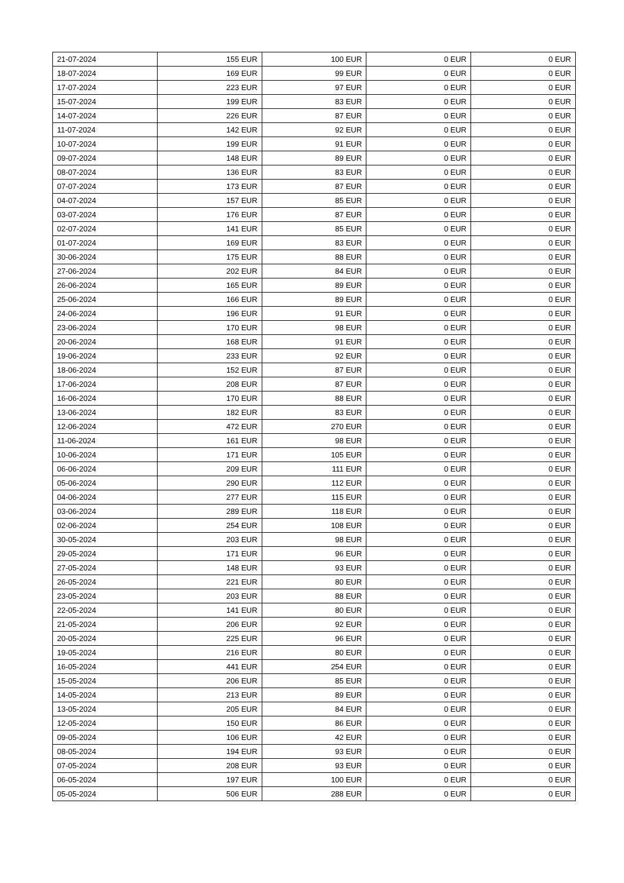| 21-07-2024 | 155 EUR | 100 EUR | 0 EUR | 0 EUR |
| 18-07-2024 | 169 EUR | 99 EUR | 0 EUR | 0 EUR |
| 17-07-2024 | 223 EUR | 97 EUR | 0 EUR | 0 EUR |
| 15-07-2024 | 199 EUR | 83 EUR | 0 EUR | 0 EUR |
| 14-07-2024 | 226 EUR | 87 EUR | 0 EUR | 0 EUR |
| 11-07-2024 | 142 EUR | 92 EUR | 0 EUR | 0 EUR |
| 10-07-2024 | 199 EUR | 91 EUR | 0 EUR | 0 EUR |
| 09-07-2024 | 148 EUR | 89 EUR | 0 EUR | 0 EUR |
| 08-07-2024 | 136 EUR | 83 EUR | 0 EUR | 0 EUR |
| 07-07-2024 | 173 EUR | 87 EUR | 0 EUR | 0 EUR |
| 04-07-2024 | 157 EUR | 85 EUR | 0 EUR | 0 EUR |
| 03-07-2024 | 176 EUR | 87 EUR | 0 EUR | 0 EUR |
| 02-07-2024 | 141 EUR | 85 EUR | 0 EUR | 0 EUR |
| 01-07-2024 | 169 EUR | 83 EUR | 0 EUR | 0 EUR |
| 30-06-2024 | 175 EUR | 88 EUR | 0 EUR | 0 EUR |
| 27-06-2024 | 202 EUR | 84 EUR | 0 EUR | 0 EUR |
| 26-06-2024 | 165 EUR | 89 EUR | 0 EUR | 0 EUR |
| 25-06-2024 | 166 EUR | 89 EUR | 0 EUR | 0 EUR |
| 24-06-2024 | 196 EUR | 91 EUR | 0 EUR | 0 EUR |
| 23-06-2024 | 170 EUR | 98 EUR | 0 EUR | 0 EUR |
| 20-06-2024 | 168 EUR | 91 EUR | 0 EUR | 0 EUR |
| 19-06-2024 | 233 EUR | 92 EUR | 0 EUR | 0 EUR |
| 18-06-2024 | 152 EUR | 87 EUR | 0 EUR | 0 EUR |
| 17-06-2024 | 208 EUR | 87 EUR | 0 EUR | 0 EUR |
| 16-06-2024 | 170 EUR | 88 EUR | 0 EUR | 0 EUR |
| 13-06-2024 | 182 EUR | 83 EUR | 0 EUR | 0 EUR |
| 12-06-2024 | 472 EUR | 270 EUR | 0 EUR | 0 EUR |
| 11-06-2024 | 161 EUR | 98 EUR | 0 EUR | 0 EUR |
| 10-06-2024 | 171 EUR | 105 EUR | 0 EUR | 0 EUR |
| 06-06-2024 | 209 EUR | 111 EUR | 0 EUR | 0 EUR |
| 05-06-2024 | 290 EUR | 112 EUR | 0 EUR | 0 EUR |
| 04-06-2024 | 277 EUR | 115 EUR | 0 EUR | 0 EUR |
| 03-06-2024 | 289 EUR | 118 EUR | 0 EUR | 0 EUR |
| 02-06-2024 | 254 EUR | 108 EUR | 0 EUR | 0 EUR |
| 30-05-2024 | 203 EUR | 98 EUR | 0 EUR | 0 EUR |
| 29-05-2024 | 171 EUR | 96 EUR | 0 EUR | 0 EUR |
| 27-05-2024 | 148 EUR | 93 EUR | 0 EUR | 0 EUR |
| 26-05-2024 | 221 EUR | 80 EUR | 0 EUR | 0 EUR |
| 23-05-2024 | 203 EUR | 88 EUR | 0 EUR | 0 EUR |
| 22-05-2024 | 141 EUR | 80 EUR | 0 EUR | 0 EUR |
| 21-05-2024 | 206 EUR | 92 EUR | 0 EUR | 0 EUR |
| 20-05-2024 | 225 EUR | 96 EUR | 0 EUR | 0 EUR |
| 19-05-2024 | 216 EUR | 80 EUR | 0 EUR | 0 EUR |
| 16-05-2024 | 441 EUR | 254 EUR | 0 EUR | 0 EUR |
| 15-05-2024 | 206 EUR | 85 EUR | 0 EUR | 0 EUR |
| 14-05-2024 | 213 EUR | 89 EUR | 0 EUR | 0 EUR |
| 13-05-2024 | 205 EUR | 84 EUR | 0 EUR | 0 EUR |
| 12-05-2024 | 150 EUR | 86 EUR | 0 EUR | 0 EUR |
| 09-05-2024 | 106 EUR | 42 EUR | 0 EUR | 0 EUR |
| 08-05-2024 | 194 EUR | 93 EUR | 0 EUR | 0 EUR |
| 07-05-2024 | 208 EUR | 93 EUR | 0 EUR | 0 EUR |
| 06-05-2024 | 197 EUR | 100 EUR | 0 EUR | 0 EUR |
| 05-05-2024 | 506 EUR | 288 EUR | 0 EUR | 0 EUR |